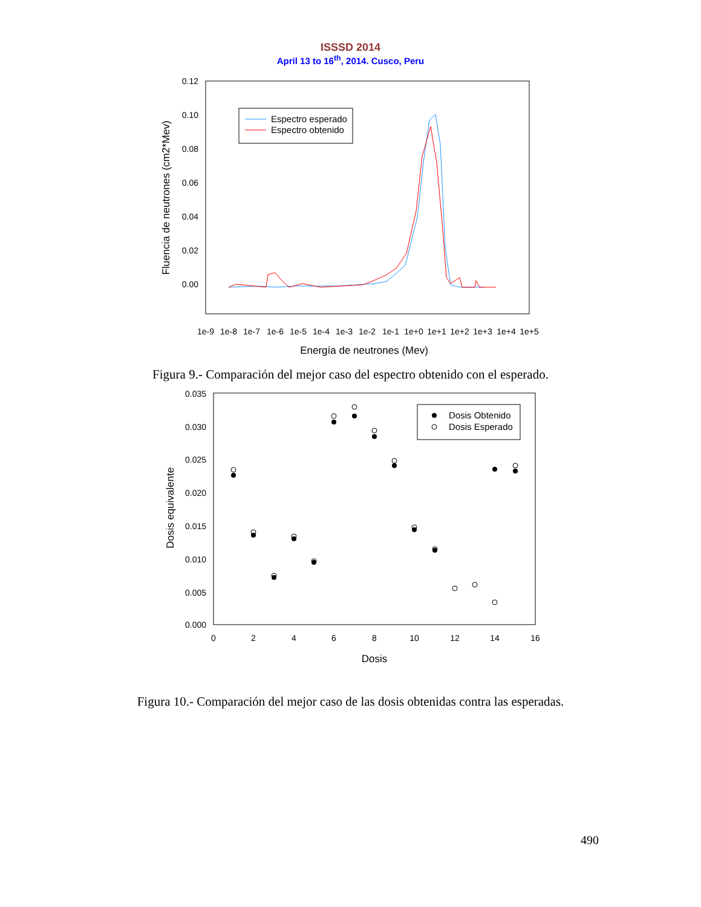ISSSD 2014
April 13 to 16<sup>th</sup>, 2014. Cusco, Peru
0.12
0.10
0.08
0.06
0.04
0.02
0.00
1e-9
1e-8
1e-7
1e-6
1e-5
1e-4
1e-3
1e-2
1e-1
1e+0
1e+1
1e+2
1e+3
1e+4
1e+5
Energía de neutrones (Mev)
Fluencia de neutrones (cm2*Mev)
Espectro esperado
Espectro obtenido
Figura 9.- Comparación del mejor caso del espectro obtenido con el esperado.
0.035
0.030
0.025
0.020
0.015
0.010
0.005
0.000
0
2
4
6
8
10
12
14
16
Dosis
Dosis equivalente
Dosis Obtenido
Dosis Esperado
Figura 10.- Comparación del mejor caso de las dosis obtenidas contra las esperadas.
490